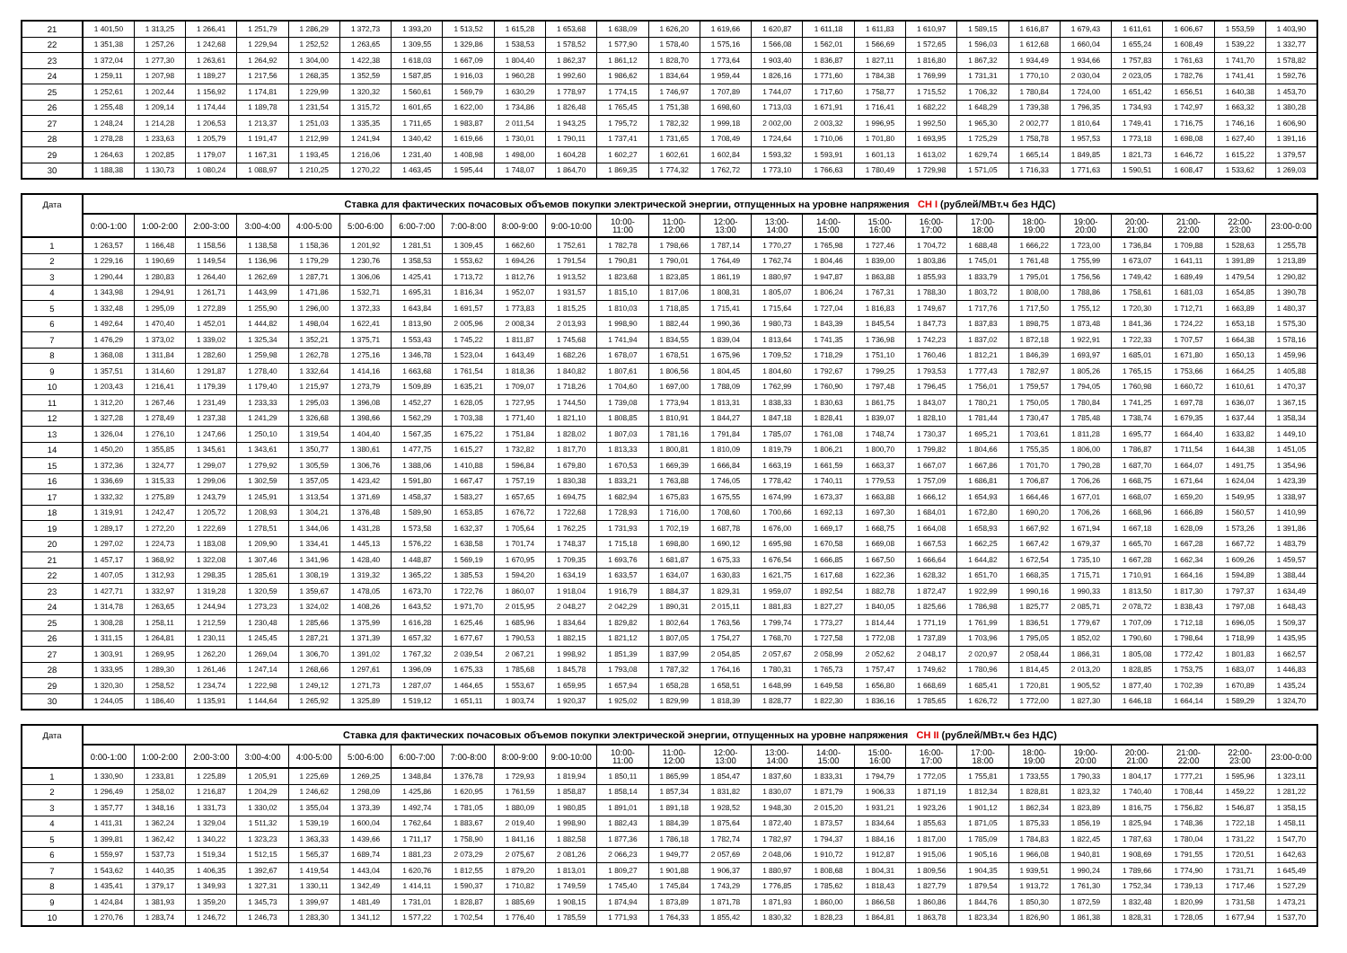| 21 | 1 401,50 | 1 313,25 | 1 266,41 | 1 251,79 | 1 286,29 | 1 372,73 | 1 393,20 | 1 513,52 | 1 615,28 | 1 653,68 | 1 638,09 | 1 626,20 | 1 619,66 | 1 620,87 | 1 611,18 | 1 611,83 | 1 610,97 | 1 589,15 | 1 616,87 | 1 679,43 | 1 611,61 | 1 606,67 | 1 553,59 | 1 403,90 |
| 22 | 1 351,38 | 1 257,26 | 1 242,68 | 1 229,94 | 1 252,52 | 1 263,65 | 1 309,55 | 1 329,86 | 1 538,53 | 1 578,52 | 1 577,90 | 1 578,40 | 1 575,16 | 1 566,08 | 1 562,01 | 1 566,69 | 1 572,65 | 1 596,03 | 1 612,68 | 1 660,04 | 1 655,24 | 1 608,49 | 1 539,22 | 1 332,77 |
| 23 | 1 372,04 | 1 277,30 | 1 263,61 | 1 264,92 | 1 304,00 | 1 422,38 | 1 618,03 | 1 667,09 | 1 804,40 | 1 862,37 | 1 861,12 | 1 828,70 | 1 773,64 | 1 903,40 | 1 836,87 | 1 827,11 | 1 816,80 | 1 867,32 | 1 934,49 | 1 934,66 | 1 757,83 | 1 761,63 | 1 741,70 | 1 578,82 |
| 24 | 1 259,11 | 1 207,98 | 1 189,27 | 1 217,56 | 1 268,35 | 1 352,59 | 1 587,85 | 1 916,03 | 1 960,28 | 1 992,60 | 1 986,62 | 1 834,64 | 1 959,44 | 1 826,16 | 1 771,60 | 1 784,38 | 1 769,99 | 1 731,31 | 1 770,10 | 2 030,04 | 2 023,05 | 1 782,76 | 1 741,41 | 1 592,76 |
| 25 | 1 252,61 | 1 202,44 | 1 156,92 | 1 174,81 | 1 229,99 | 1 320,32 | 1 560,61 | 1 569,79 | 1 630,29 | 1 778,97 | 1 774,15 | 1 746,97 | 1 707,89 | 1 744,07 | 1 717,60 | 1 758,77 | 1 715,52 | 1 706,32 | 1 780,84 | 1 724,00 | 1 651,42 | 1 656,51 | 1 640,38 | 1 453,70 |
| 26 | 1 255,48 | 1 209,14 | 1 174,44 | 1 189,78 | 1 231,54 | 1 315,72 | 1 601,65 | 1 622,00 | 1 734,86 | 1 826,48 | 1 765,45 | 1 751,38 | 1 698,60 | 1 713,03 | 1 671,91 | 1 716,41 | 1 682,22 | 1 648,29 | 1 739,38 | 1 796,35 | 1 734,93 | 1 742,97 | 1 663,32 | 1 380,28 |
| 27 | 1 248,24 | 1 214,28 | 1 206,53 | 1 213,37 | 1 251,03 | 1 335,35 | 1 711,65 | 1 983,87 | 2 011,54 | 1 943,25 | 1 795,72 | 1 782,32 | 1 999,18 | 2 002,00 | 2 003,32 | 1 996,95 | 1 992,50 | 1 965,30 | 2 002,77 | 1 810,64 | 1 749,41 | 1 716,75 | 1 746,16 | 1 606,90 |
| 28 | 1 278,28 | 1 233,63 | 1 205,79 | 1 191,47 | 1 212,99 | 1 241,94 | 1 340,42 | 1 619,66 | 1 730,01 | 1 790,11 | 1 737,41 | 1 731,65 | 1 708,49 | 1 724,64 | 1 710,06 | 1 701,80 | 1 693,95 | 1 725,29 | 1 758,78 | 1 957,53 | 1 773,18 | 1 698,08 | 1 627,40 | 1 391,16 |
| 29 | 1 264,63 | 1 202,85 | 1 179,07 | 1 167,31 | 1 193,45 | 1 216,06 | 1 231,40 | 1 408,98 | 1 498,00 | 1 604,28 | 1 602,27 | 1 602,61 | 1 602,84 | 1 593,32 | 1 593,91 | 1 601,13 | 1 613,02 | 1 629,74 | 1 665,14 | 1 849,85 | 1 821,73 | 1 646,72 | 1 615,22 | 1 379,57 |
| 30 | 1 188,38 | 1 130,73 | 1 080,24 | 1 088,97 | 1 210,25 | 1 270,22 | 1 463,45 | 1 595,44 | 1 748,07 | 1 864,70 | 1 869,35 | 1 774,32 | 1 762,72 | 1 773,10 | 1 766,63 | 1 780,49 | 1 729,98 | 1 571,05 | 1 716,33 | 1 771,63 | 1 590,51 | 1 608,47 | 1 533,62 | 1 269,03 |
| Дата | Ставка для фактических почасовых объемов покупки электрической энергии, отпущенных на уровне напряжения СН I (рублей/МВт.ч без НДС) | | | | | | | | | | | | | | | | | | | | | | | |
| --- | --- | --- | --- | --- | --- | --- | --- | --- | --- | --- | --- | --- | --- | --- | --- | --- | --- | --- | --- | --- | --- | --- | --- | --- |
| | 0:00-1:00 | 1:00-2:00 | 2:00-3:00 | 3:00-4:00 | 4:00-5:00 | 5:00-6:00 | 6:00-7:00 | 7:00-8:00 | 8:00-9:00 | 9:00-10:00 | 10:00- 11:00 | 11:00- 12:00 | 12:00- 13:00 | 13:00- 14:00 | 14:00- 15:00 | 15:00- 16:00 | 16:00- 17:00 | 17:00- 18:00 | 18:00- 19:00 | 19:00- 20:00 | 20:00- 21:00 | 21:00- 22:00 | 22:00- 23:00 | 23:00-0:00 |
| 1 | 1 263,57 | 1 166,48 | 1 158,56 | 1 138,58 | 1 158,36 | 1 201,92 | 1 281,51 | 1 309,45 | 1 662,60 | 1 752,61 | 1 782,78 | 1 798,66 | 1 787,14 | 1 770,27 | 1 765,98 | 1 727,46 | 1 704,72 | 1 688,48 | 1 666,22 | 1 723,00 | 1 736,84 | 1 709,88 | 1 528,63 | 1 255,78 |
| 2 | 1 229,16 | 1 190,69 | 1 149,54 | 1 136,96 | 1 179,29 | 1 230,76 | 1 358,53 | 1 553,62 | 1 694,26 | 1 791,54 | 1 790,81 | 1 790,01 | 1 764,49 | 1 762,74 | 1 804,46 | 1 839,00 | 1 803,86 | 1 745,01 | 1 761,48 | 1 755,99 | 1 673,07 | 1 641,11 | 1 391,89 | 1 213,89 |
| 3 | 1 290,44 | 1 280,83 | 1 264,40 | 1 262,69 | 1 287,71 | 1 306,06 | 1 425,41 | 1 713,72 | 1 812,76 | 1 913,52 | 1 823,68 | 1 823,85 | 1 861,19 | 1 880,97 | 1 947,87 | 1 863,88 | 1 855,93 | 1 833,79 | 1 795,01 | 1 756,56 | 1 749,42 | 1 689,49 | 1 479,54 | 1 290,82 |
| 4 | 1 343,98 | 1 294,91 | 1 261,71 | 1 443,99 | 1 471,86 | 1 532,71 | 1 695,31 | 1 816,34 | 1 952,07 | 1 931,57 | 1 815,10 | 1 817,06 | 1 808,31 | 1 805,07 | 1 806,24 | 1 767,31 | 1 788,30 | 1 803,72 | 1 808,00 | 1 788,86 | 1 758,61 | 1 681,03 | 1 654,85 | 1 390,78 |
| 5 | 1 332,48 | 1 295,09 | 1 272,89 | 1 255,90 | 1 296,00 | 1 372,33 | 1 643,84 | 1 691,57 | 1 773,83 | 1 815,25 | 1 810,03 | 1 718,85 | 1 715,41 | 1 715,64 | 1 727,04 | 1 816,83 | 1 749,67 | 1 717,76 | 1 717,50 | 1 755,12 | 1 720,30 | 1 712,71 | 1 663,89 | 1 480,37 |
| 6 | 1 492,64 | 1 470,40 | 1 452,01 | 1 444,82 | 1 498,04 | 1 622,41 | 1 813,90 | 2 005,96 | 2 008,34 | 2 013,93 | 1 998,90 | 1 882,44 | 1 990,36 | 1 980,73 | 1 843,39 | 1 845,54 | 1 847,73 | 1 837,83 | 1 898,75 | 1 873,48 | 1 841,36 | 1 724,22 | 1 653,18 | 1 575,30 |
| 7 | 1 476,29 | 1 373,02 | 1 339,02 | 1 325,34 | 1 352,21 | 1 375,71 | 1 553,43 | 1 745,22 | 1 811,87 | 1 745,68 | 1 741,94 | 1 834,55 | 1 839,04 | 1 813,64 | 1 741,35 | 1 736,98 | 1 742,23 | 1 837,02 | 1 872,18 | 1 922,91 | 1 722,33 | 1 707,57 | 1 664,38 | 1 578,16 |
| 8 | 1 368,08 | 1 311,84 | 1 282,60 | 1 259,98 | 1 262,78 | 1 275,16 | 1 346,78 | 1 523,04 | 1 643,49 | 1 682,26 | 1 678,07 | 1 678,51 | 1 675,96 | 1 709,52 | 1 718,29 | 1 751,10 | 1 760,46 | 1 812,21 | 1 846,39 | 1 693,97 | 1 685,01 | 1 671,80 | 1 650,13 | 1 459,96 |
| 9 | 1 357,51 | 1 314,60 | 1 291,87 | 1 278,40 | 1 332,64 | 1 414,16 | 1 663,68 | 1 761,54 | 1 818,36 | 1 840,82 | 1 807,61 | 1 806,56 | 1 804,45 | 1 804,60 | 1 792,67 | 1 799,25 | 1 793,53 | 1 777,43 | 1 782,97 | 1 805,26 | 1 765,15 | 1 753,66 | 1 664,25 | 1 405,88 |
| 10 | 1 203,43 | 1 216,41 | 1 179,39 | 1 179,40 | 1 215,97 | 1 273,79 | 1 509,89 | 1 635,21 | 1 709,07 | 1 718,26 | 1 704,60 | 1 697,00 | 1 788,09 | 1 762,99 | 1 760,90 | 1 797,48 | 1 796,45 | 1 756,01 | 1 759,57 | 1 794,05 | 1 760,98 | 1 660,72 | 1 610,61 | 1 470,37 |
| 11 | 1 312,20 | 1 267,46 | 1 231,49 | 1 233,33 | 1 295,03 | 1 396,08 | 1 452,27 | 1 628,05 | 1 727,95 | 1 744,50 | 1 739,08 | 1 773,94 | 1 813,31 | 1 838,33 | 1 830,63 | 1 861,75 | 1 843,07 | 1 780,21 | 1 750,05 | 1 780,84 | 1 741,25 | 1 697,78 | 1 636,07 | 1 367,15 |
| 12 | 1 327,28 | 1 278,49 | 1 237,38 | 1 241,29 | 1 326,68 | 1 398,66 | 1 562,29 | 1 703,38 | 1 771,40 | 1 821,10 | 1 808,85 | 1 810,91 | 1 844,27 | 1 847,18 | 1 828,41 | 1 839,07 | 1 828,10 | 1 781,44 | 1 730,47 | 1 785,48 | 1 738,74 | 1 679,35 | 1 637,44 | 1 358,34 |
| 13 | 1 326,04 | 1 276,10 | 1 247,66 | 1 250,10 | 1 319,54 | 1 404,40 | 1 567,35 | 1 675,22 | 1 751,84 | 1 828,02 | 1 807,03 | 1 781,16 | 1 791,84 | 1 785,07 | 1 761,08 | 1 748,74 | 1 730,37 | 1 695,21 | 1 703,61 | 1 811,28 | 1 695,77 | 1 664,40 | 1 633,82 | 1 449,10 |
| 14 | 1 450,20 | 1 355,85 | 1 345,61 | 1 343,61 | 1 350,77 | 1 380,61 | 1 477,75 | 1 615,27 | 1 732,82 | 1 817,70 | 1 813,33 | 1 800,81 | 1 810,09 | 1 819,79 | 1 806,21 | 1 800,70 | 1 799,82 | 1 804,66 | 1 755,35 | 1 806,00 | 1 786,87 | 1 711,54 | 1 644,38 | 1 451,05 |
| 15 | 1 372,36 | 1 324,77 | 1 299,07 | 1 279,92 | 1 305,59 | 1 306,76 | 1 388,06 | 1 410,88 | 1 596,84 | 1 679,80 | 1 670,53 | 1 669,39 | 1 666,84 | 1 663,19 | 1 661,59 | 1 663,37 | 1 667,07 | 1 667,86 | 1 701,70 | 1 790,28 | 1 687,70 | 1 664,07 | 1 491,75 | 1 354,96 |
| 16 | 1 336,69 | 1 315,33 | 1 299,06 | 1 302,59 | 1 357,05 | 1 423,42 | 1 591,80 | 1 667,47 | 1 757,19 | 1 830,38 | 1 833,21 | 1 763,88 | 1 746,05 | 1 778,42 | 1 740,11 | 1 779,53 | 1 757,09 | 1 686,81 | 1 706,87 | 1 706,26 | 1 668,75 | 1 671,64 | 1 624,04 | 1 423,39 |
| 17 | 1 332,32 | 1 275,89 | 1 243,79 | 1 245,91 | 1 313,54 | 1 371,69 | 1 458,37 | 1 583,27 | 1 657,65 | 1 694,75 | 1 682,94 | 1 675,83 | 1 675,55 | 1 674,99 | 1 673,37 | 1 663,88 | 1 666,12 | 1 654,93 | 1 664,46 | 1 677,01 | 1 668,07 | 1 659,20 | 1 549,95 | 1 338,97 |
| 18 | 1 319,91 | 1 242,47 | 1 205,72 | 1 208,93 | 1 304,21 | 1 376,48 | 1 589,90 | 1 653,85 | 1 676,72 | 1 722,68 | 1 728,93 | 1 716,00 | 1 708,60 | 1 700,66 | 1 692,13 | 1 697,30 | 1 684,01 | 1 672,80 | 1 690,20 | 1 706,26 | 1 668,96 | 1 666,89 | 1 560,57 | 1 410,99 |
| 19 | 1 289,17 | 1 272,20 | 1 222,69 | 1 278,51 | 1 344,06 | 1 431,28 | 1 573,58 | 1 632,37 | 1 705,64 | 1 762,25 | 1 731,93 | 1 702,19 | 1 687,78 | 1 676,00 | 1 669,17 | 1 668,75 | 1 664,08 | 1 658,93 | 1 667,92 | 1 671,94 | 1 667,18 | 1 628,09 | 1 573,26 | 1 391,86 |
| 20 | 1 297,02 | 1 224,73 | 1 183,08 | 1 209,90 | 1 334,41 | 1 445,13 | 1 576,22 | 1 638,58 | 1 701,74 | 1 748,37 | 1 715,18 | 1 698,80 | 1 690,12 | 1 695,98 | 1 670,58 | 1 669,08 | 1 667,53 | 1 662,25 | 1 667,42 | 1 679,37 | 1 665,70 | 1 667,28 | 1 667,72 | 1 483,79 |
| 21 | 1 457,17 | 1 368,92 | 1 322,08 | 1 307,46 | 1 341,96 | 1 428,40 | 1 448,87 | 1 569,19 | 1 670,95 | 1 709,35 | 1 693,76 | 1 681,87 | 1 675,33 | 1 676,54 | 1 666,85 | 1 667,50 | 1 666,64 | 1 644,82 | 1 672,54 | 1 735,10 | 1 667,28 | 1 662,34 | 1 609,26 | 1 459,57 |
| 22 | 1 407,05 | 1 312,93 | 1 298,35 | 1 285,61 | 1 308,19 | 1 319,32 | 1 365,22 | 1 385,53 | 1 594,20 | 1 634,19 | 1 633,57 | 1 634,07 | 1 630,83 | 1 621,75 | 1 617,68 | 1 622,36 | 1 628,32 | 1 651,70 | 1 668,35 | 1 715,71 | 1 710,91 | 1 664,16 | 1 594,89 | 1 388,44 |
| 23 | 1 427,71 | 1 332,97 | 1 319,28 | 1 320,59 | 1 359,67 | 1 478,05 | 1 673,70 | 1 722,76 | 1 860,07 | 1 918,04 | 1 916,79 | 1 884,37 | 1 829,31 | 1 959,07 | 1 892,54 | 1 882,78 | 1 872,47 | 1 922,99 | 1 990,16 | 1 990,33 | 1 813,50 | 1 817,30 | 1 797,37 | 1 634,49 |
| 24 | 1 314,78 | 1 263,65 | 1 244,94 | 1 273,23 | 1 324,02 | 1 408,26 | 1 643,52 | 1 971,70 | 2 015,95 | 2 048,27 | 2 042,29 | 1 890,31 | 2 015,11 | 1 881,83 | 1 827,27 | 1 840,05 | 1 825,66 | 1 786,98 | 1 825,77 | 2 085,71 | 2 078,72 | 1 838,43 | 1 797,08 | 1 648,43 |
| 25 | 1 308,28 | 1 258,11 | 1 212,59 | 1 230,48 | 1 285,66 | 1 375,99 | 1 616,28 | 1 625,46 | 1 685,96 | 1 834,64 | 1 829,82 | 1 802,64 | 1 763,56 | 1 799,74 | 1 773,27 | 1 814,44 | 1 771,19 | 1 761,99 | 1 836,51 | 1 779,67 | 1 707,09 | 1 712,18 | 1 696,05 | 1 509,37 |
| 26 | 1 311,15 | 1 264,81 | 1 230,11 | 1 245,45 | 1 287,21 | 1 371,39 | 1 657,32 | 1 677,67 | 1 790,53 | 1 882,15 | 1 821,12 | 1 807,05 | 1 754,27 | 1 768,70 | 1 727,58 | 1 772,08 | 1 737,89 | 1 703,96 | 1 795,05 | 1 852,02 | 1 790,60 | 1 798,64 | 1 718,99 | 1 435,95 |
| 27 | 1 303,91 | 1 269,95 | 1 262,20 | 1 269,04 | 1 306,70 | 1 391,02 | 1 767,32 | 2 039,54 | 2 067,21 | 1 998,92 | 1 851,39 | 1 837,99 | 2 054,85 | 2 057,67 | 2 058,99 | 2 052,62 | 2 048,17 | 2 020,97 | 2 058,44 | 1 866,31 | 1 805,08 | 1 772,42 | 1 801,83 | 1 662,57 |
| 28 | 1 333,95 | 1 289,30 | 1 261,46 | 1 247,14 | 1 268,66 | 1 297,61 | 1 396,09 | 1 675,33 | 1 785,68 | 1 845,78 | 1 793,08 | 1 787,32 | 1 764,16 | 1 780,31 | 1 765,73 | 1 757,47 | 1 749,62 | 1 780,96 | 1 814,45 | 2 013,20 | 1 828,85 | 1 753,75 | 1 683,07 | 1 446,83 |
| 29 | 1 320,30 | 1 258,52 | 1 234,74 | 1 222,98 | 1 249,12 | 1 271,73 | 1 287,07 | 1 464,65 | 1 553,67 | 1 659,95 | 1 657,94 | 1 658,28 | 1 658,51 | 1 648,99 | 1 649,58 | 1 656,80 | 1 668,69 | 1 685,41 | 1 720,81 | 1 905,52 | 1 877,40 | 1 702,39 | 1 670,89 | 1 435,24 |
| 30 | 1 244,05 | 1 186,40 | 1 135,91 | 1 144,64 | 1 265,92 | 1 325,89 | 1 519,12 | 1 651,11 | 1 803,74 | 1 920,37 | 1 925,02 | 1 829,99 | 1 818,39 | 1 828,77 | 1 822,30 | 1 836,16 | 1 785,65 | 1 626,72 | 1 772,00 | 1 827,30 | 1 646,18 | 1 664,14 | 1 589,29 | 1 324,70 |
| Дата | Ставка для фактических почасовых объемов покупки электрической энергии, отпущенных на уровне напряжения СН II (рублей/МВт.ч без НДС) | | | | | | | | | | | | | | | | | | | | | | | |
| --- | --- | --- | --- | --- | --- | --- | --- | --- | --- | --- | --- | --- | --- | --- | --- | --- | --- | --- | --- | --- | --- | --- | --- | --- |
| | 0:00-1:00 | 1:00-2:00 | 2:00-3:00 | 3:00-4:00 | 4:00-5:00 | 5:00-6:00 | 6:00-7:00 | 7:00-8:00 | 8:00-9:00 | 9:00-10:00 | 10:00- 11:00 | 11:00- 12:00 | 12:00- 13:00 | 13:00- 14:00 | 14:00- 15:00 | 15:00- 16:00 | 16:00- 17:00 | 17:00- 18:00 | 18:00- 19:00 | 19:00- 20:00 | 20:00- 21:00 | 21:00- 22:00 | 22:00- 23:00 | 23:00-0:00 |
| 1 | 1 330,90 | 1 233,81 | 1 225,89 | 1 205,91 | 1 225,69 | 1 269,25 | 1 348,84 | 1 376,78 | 1 729,93 | 1 819,94 | 1 850,11 | 1 865,99 | 1 854,47 | 1 837,60 | 1 833,31 | 1 794,79 | 1 772,05 | 1 755,81 | 1 733,55 | 1 790,33 | 1 804,17 | 1 777,21 | 1 595,96 | 1 323,11 |
| 2 | 1 296,49 | 1 258,02 | 1 216,87 | 1 204,29 | 1 246,62 | 1 298,09 | 1 425,86 | 1 620,95 | 1 761,59 | 1 858,87 | 1 858,14 | 1 857,34 | 1 831,82 | 1 830,07 | 1 871,79 | 1 906,33 | 1 871,19 | 1 812,34 | 1 828,81 | 1 823,32 | 1 740,40 | 1 708,44 | 1 459,22 | 1 281,22 |
| 3 | 1 357,77 | 1 348,16 | 1 331,73 | 1 330,02 | 1 355,04 | 1 373,39 | 1 492,74 | 1 781,05 | 1 880,09 | 1 980,85 | 1 891,01 | 1 891,18 | 1 928,52 | 1 948,30 | 2 015,20 | 1 931,21 | 1 923,26 | 1 901,12 | 1 862,34 | 1 823,89 | 1 816,75 | 1 756,82 | 1 546,87 | 1 358,15 |
| 4 | 1 411,31 | 1 362,24 | 1 329,04 | 1 511,32 | 1 539,19 | 1 600,04 | 1 762,64 | 1 883,67 | 2 019,40 | 1 998,90 | 1 882,43 | 1 884,39 | 1 875,64 | 1 872,40 | 1 873,57 | 1 834,64 | 1 855,63 | 1 871,05 | 1 875,33 | 1 856,19 | 1 825,94 | 1 748,36 | 1 722,18 | 1 458,11 |
| 5 | 1 399,81 | 1 362,42 | 1 340,22 | 1 323,23 | 1 363,33 | 1 439,66 | 1 711,17 | 1 758,90 | 1 841,16 | 1 882,58 | 1 877,36 | 1 786,18 | 1 782,74 | 1 782,97 | 1 794,37 | 1 884,16 | 1 817,00 | 1 785,09 | 1 784,83 | 1 822,45 | 1 787,63 | 1 780,04 | 1 731,22 | 1 547,70 |
| 6 | 1 559,97 | 1 537,73 | 1 519,34 | 1 512,15 | 1 565,37 | 1 689,74 | 1 881,23 | 2 073,29 | 2 075,67 | 2 081,26 | 2 066,23 | 1 949,77 | 2 057,69 | 2 048,06 | 1 910,72 | 1 912,87 | 1 915,06 | 1 905,16 | 1 966,08 | 1 940,81 | 1 908,69 | 1 791,55 | 1 720,51 | 1 642,63 |
| 7 | 1 543,62 | 1 440,35 | 1 406,35 | 1 392,67 | 1 419,54 | 1 443,04 | 1 620,76 | 1 812,55 | 1 879,20 | 1 813,01 | 1 809,27 | 1 901,88 | 1 906,37 | 1 880,97 | 1 808,68 | 1 804,31 | 1 809,56 | 1 904,35 | 1 939,51 | 1 990,24 | 1 789,66 | 1 774,90 | 1 731,71 | 1 645,49 |
| 8 | 1 435,41 | 1 379,17 | 1 349,93 | 1 327,31 | 1 330,11 | 1 342,49 | 1 414,11 | 1 590,37 | 1 710,82 | 1 749,59 | 1 745,40 | 1 745,84 | 1 743,29 | 1 776,85 | 1 785,62 | 1 818,43 | 1 827,79 | 1 879,54 | 1 913,72 | 1 761,30 | 1 752,34 | 1 739,13 | 1 717,46 | 1 527,29 |
| 9 | 1 424,84 | 1 381,93 | 1 359,20 | 1 345,73 | 1 399,97 | 1 481,49 | 1 731,01 | 1 828,87 | 1 885,69 | 1 908,15 | 1 874,94 | 1 873,89 | 1 871,78 | 1 871,93 | 1 860,00 | 1 866,58 | 1 860,86 | 1 844,76 | 1 850,30 | 1 872,59 | 1 832,48 | 1 820,99 | 1 731,58 | 1 473,21 |
| 10 | 1 270,76 | 1 283,74 | 1 246,72 | 1 246,73 | 1 283,30 | 1 341,12 | 1 577,22 | 1 702,54 | 1 776,40 | 1 785,59 | 1 771,93 | 1 764,33 | 1 855,42 | 1 830,32 | 1 828,23 | 1 864,81 | 1 863,78 | 1 823,34 | 1 826,90 | 1 861,38 | 1 828,31 | 1 728,05 | 1 677,94 | 1 537,70 |